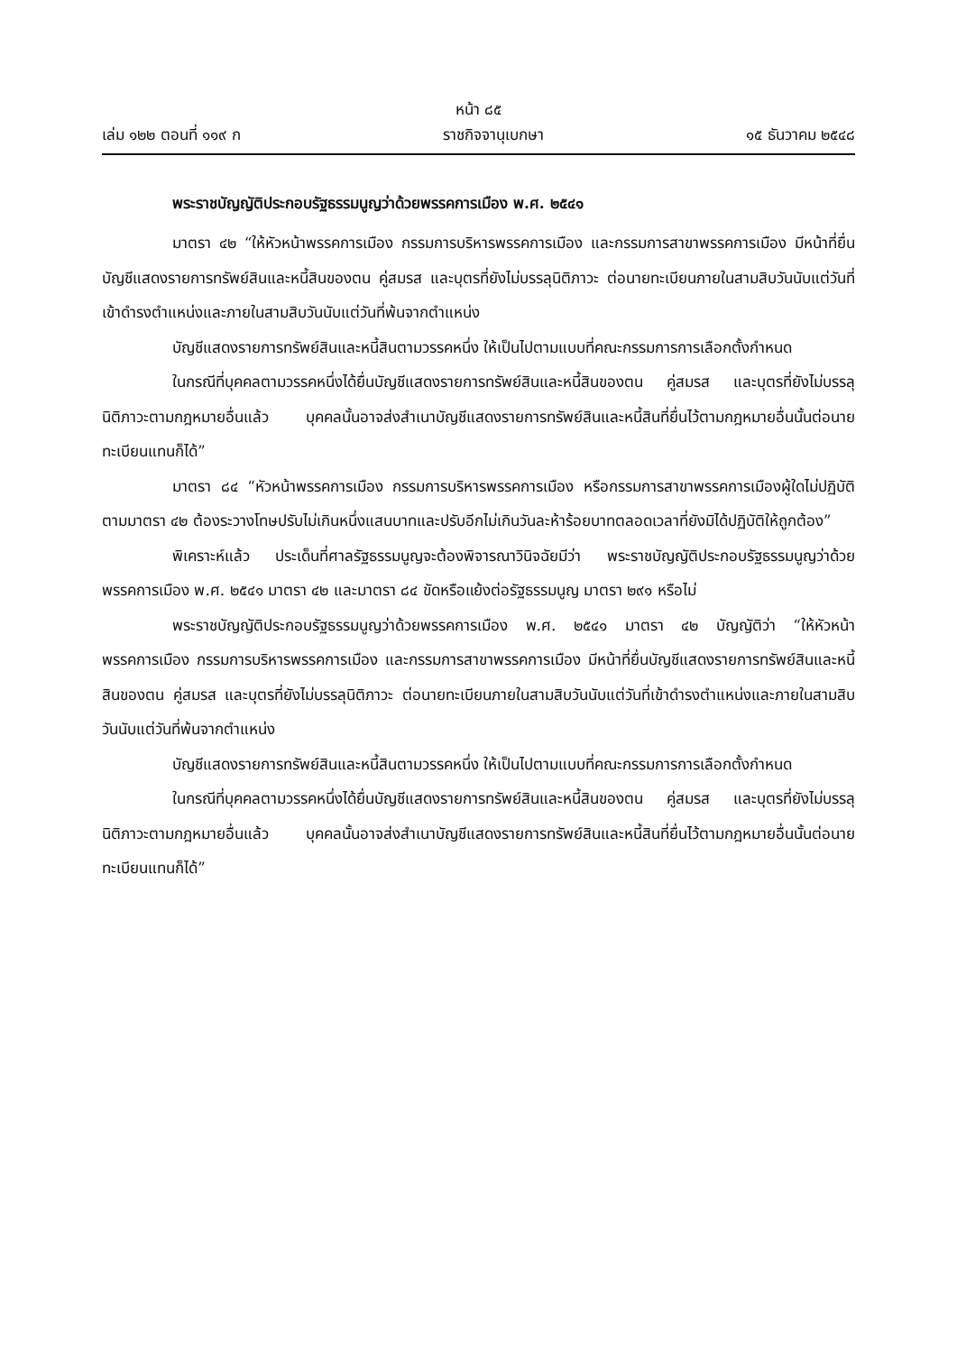หน้า ๘๕
เล่ม ๑๒๒ ตอนที่ ๑๑๙ ก ราชกิจจานุเบกษา ๑๕ ธันวาคม ๒๕๔๘
พระราชบัญญัติประกอบรัฐธรรมนูญว่าด้วยพรรคการเมือง พ.ศ. ๒๕๔๑
มาตรา ๔๒ “ให้หัวหน้าพรรคการเมือง กรรมการบริหารพรรคการเมือง และกรรมการสาขาพรรคการเมือง มีหน้าที่ยื่นบัญชีแสดงรายการทรัพย์สินและหนี้สินของตน คู่สมรส และบุตรที่ยังไม่บรรลุนิติภาวะ ต่อนายทะเบียนภายในสามสิบวันนับแต่วันที่เข้าดำรงตำแหน่งและภายในสามสิบวันนับแต่วันที่พ้นจากตำแหน่ง
บัญชีแสดงรายการทรัพย์สินและหนี้สินตามวรรคหนึ่ง ให้เป็นไปตามแบบที่คณะกรรมการการเลือกตั้งกำหนด
ในกรณีที่บุคคลตามวรรคหนึ่งได้ยื่นบัญชีแสดงรายการทรัพย์สินและหนี้สินของตน คู่สมรส และบุตรที่ยังไม่บรรลุนิติภาวะตามกฎหมายอื่นแล้ว บุคคลนั้นอาจส่งสำเนาบัญชีแสดงรายการทรัพย์สินและหนี้สินที่ยื่นไว้ตามกฎหมายอื่นนั้นต่อนายทะเบียนแทนก็ได้”
มาตรา ๘๔ “หัวหน้าพรรคการเมือง กรรมการบริหารพรรคการเมือง หรือกรรมการสาขาพรรคการเมืองผู้ใดไม่ปฏิบัติตามมาตรา ๔๒ ต้องระวางโทษปรับไม่เกินหนึ่งแสนบาทและปรับอีกไม่เกินวันละห้าร้อยบาทตลอดเวลาที่ยังมิได้ปฏิบัติให้ถูกต้อง”
พิเคราะห์แล้ว ประเด็นที่ศาลรัฐธรรมนูญจะต้องพิจารณาวินิจฉัยมีว่า พระราชบัญญัติประกอบรัฐธรรมนูญว่าด้วยพรรคการเมือง พ.ศ. ๒๕๔๑ มาตรา ๔๒ และมาตรา ๘๔ ขัดหรือแย้งต่อรัฐธรรมนูญ มาตรา ๒๙๑ หรือไม่
พระราชบัญญัติประกอบรัฐธรรมนูญว่าด้วยพรรคการเมือง พ.ศ. ๒๕๔๑ มาตรา ๔๒ บัญญัติว่า “ให้หัวหน้าพรรคการเมือง กรรมการบริหารพรรคการเมือง และกรรมการสาขาพรรคการเมือง มีหน้าที่ยื่นบัญชีแสดงรายการทรัพย์สินและหนี้สินของตน คู่สมรส และบุตรที่ยังไม่บรรลุนิติภาวะ ต่อนายทะเบียนภายในสามสิบวันนับแต่วันที่เข้าดำรงตำแหน่งและภายในสามสิบวันนับแต่วันที่พ้นจากตำแหน่ง
บัญชีแสดงรายการทรัพย์สินและหนี้สินตามวรรคหนึ่ง ให้เป็นไปตามแบบที่คณะกรรมการการเลือกตั้งกำหนด
ในกรณีที่บุคคลตามวรรคหนึ่งได้ยื่นบัญชีแสดงรายการทรัพย์สินและหนี้สินของตน คู่สมรส และบุตรที่ยังไม่บรรลุนิติภาวะตามกฎหมายอื่นแล้ว บุคคลนั้นอาจส่งสำเนาบัญชีแสดงรายการทรัพย์สินและหนี้สินที่ยื่นไว้ตามกฎหมายอื่นนั้นต่อนายทะเบียนแทนก็ได้”